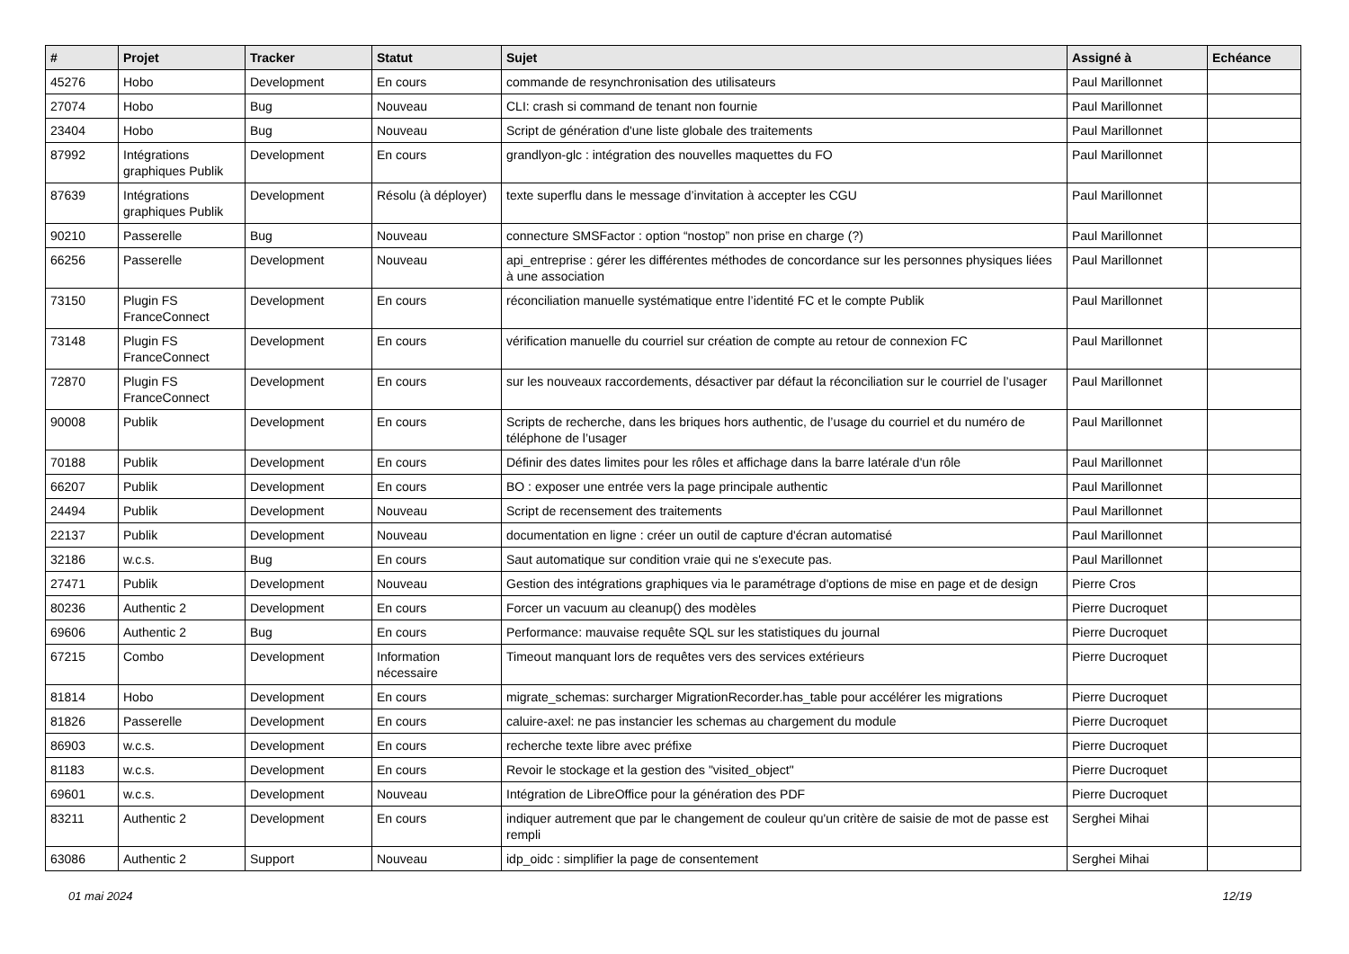| # | Projet | Tracker | Statut | Sujet | Assigné à | Echéance |
| --- | --- | --- | --- | --- | --- | --- |
| 45276 | Hobo | Development | En cours | commande de resynchronisation des utilisateurs | Paul Marillonnet | |
| 27074 | Hobo | Bug | Nouveau | CLI: crash si command de tenant non fournie | Paul Marillonnet | |
| 23404 | Hobo | Bug | Nouveau | Script de génération d'une liste globale des traitements | Paul Marillonnet | |
| 87992 | Intégrations graphiques Publik | Development | En cours | grandlyon-glc : intégration des nouvelles maquettes du FO | Paul Marillonnet | |
| 87639 | Intégrations graphiques Publik | Development | Résolu (à déployer) | texte superflu dans le message d’invitation à accepter les CGU | Paul Marillonnet | |
| 90210 | Passerelle | Bug | Nouveau | connecture SMSFactor : option “nostop” non prise en charge (?) | Paul Marillonnet | |
| 66256 | Passerelle | Development | Nouveau | api_entreprise : gérer les différentes méthodes de concordance sur les personnes physiques liées à une association | Paul Marillonnet | |
| 73150 | Plugin FS FranceConnect | Development | En cours | réconciliation manuelle systématique entre l’identité FC et le compte Publik | Paul Marillonnet | |
| 73148 | Plugin FS FranceConnect | Development | En cours | vérification manuelle du courriel sur création de compte au retour de connexion FC | Paul Marillonnet | |
| 72870 | Plugin FS FranceConnect | Development | En cours | sur les nouveaux raccordements, désactiver par défaut la réconciliation sur le courriel de l’usager | Paul Marillonnet | |
| 90008 | Publik | Development | En cours | Scripts de recherche, dans les briques hors authentic, de l’usage du courriel et du numéro de téléphone de l’usager | Paul Marillonnet | |
| 70188 | Publik | Development | En cours | Définir des dates limites pour les rôles et affichage dans la barre latérale d'un rôle | Paul Marillonnet | |
| 66207 | Publik | Development | En cours | BO : exposer une entrée vers la page principale authentic | Paul Marillonnet | |
| 24494 | Publik | Development | Nouveau | Script de recensement des traitements | Paul Marillonnet | |
| 22137 | Publik | Development | Nouveau | documentation en ligne : créer un outil de capture d'écran automatisé | Paul Marillonnet | |
| 32186 | w.c.s. | Bug | En cours | Saut automatique sur condition vraie qui ne s'execute pas. | Paul Marillonnet | |
| 27471 | Publik | Development | Nouveau | Gestion des intégrations graphiques via le paramétrage d'options de mise en page et de design | Pierre Cros | |
| 80236 | Authentic 2 | Development | En cours | Forcer un vacuum au cleanup() des modèles | Pierre Ducroquet | |
| 69606 | Authentic 2 | Bug | En cours | Performance: mauvaise requête SQL sur les statistiques du journal | Pierre Ducroquet | |
| 67215 | Combo | Development | Information nécessaire | Timeout manquant lors de requêtes vers des services extérieurs | Pierre Ducroquet | |
| 81814 | Hobo | Development | En cours | migrate_schemas: surcharger MigrationRecorder.has_table pour accélérer les migrations | Pierre Ducroquet | |
| 81826 | Passerelle | Development | En cours | caluire-axel: ne pas instancier les schemas au chargement du module | Pierre Ducroquet | |
| 86903 | w.c.s. | Development | En cours | recherche texte libre avec préfixe | Pierre Ducroquet | |
| 81183 | w.c.s. | Development | En cours | Revoir le stockage et la gestion des "visited_object" | Pierre Ducroquet | |
| 69601 | w.c.s. | Development | Nouveau | Intégration de LibreOffice pour la génération des PDF | Pierre Ducroquet | |
| 83211 | Authentic 2 | Development | En cours | indiquer autrement que par le changement de couleur qu'un critère de saisie de mot de passe est rempli | Serghei Mihai | |
| 63086 | Authentic 2 | Support | Nouveau | idp_oidc : simplifier la page de consentement | Serghei Mihai | |
01 mai 2024 12/19